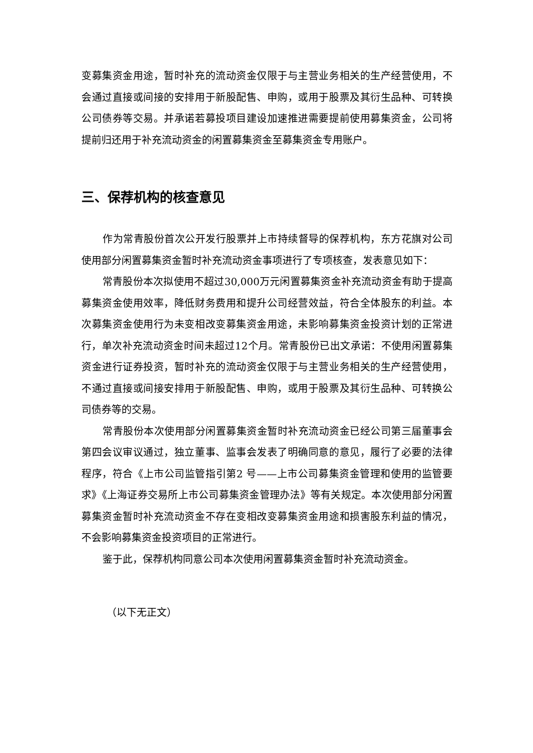变募集资金用途，暂时补充的流动资金仅限于与主营业务相关的生产经营使用，不会通过直接或间接的安排用于新股配售、申购，或用于股票及其衍生品种、可转换公司债券等交易。并承诺若募投项目建设加速推进需要提前使用募集资金，公司将提前归还用于补充流动资金的闲置募集资金至募集资金专用账户。
三、保荐机构的核查意见
作为常青股份首次公开发行股票并上市持续督导的保荐机构，东方花旗对公司使用部分闲置募集资金暂时补充流动资金事项进行了专项核查，发表意见如下：
常青股份本次拟使用不超过30,000万元闲置募集资金补充流动资金有助于提高募集资金使用效率，降低财务费用和提升公司经营效益，符合全体股东的利益。本次募集资金使用行为未变相改变募集资金用途，未影响募集资金投资计划的正常进行，单次补充流动资金时间未超过12个月。常青股份已出文承诺：不使用闲置募集资金进行证券投资，暂时补充的流动资金仅限于与主营业务相关的生产经营使用，不通过直接或间接安排用于新股配售、申购，或用于股票及其衍生品种、可转换公司债券等的交易。
常青股份本次使用部分闲置募集资金暂时补充流动资金已经公司第三届董事会第四会议审议通过，独立董事、监事会发表了明确同意的意见，履行了必要的法律程序，符合《上市公司监管指引第2 号——上市公司募集资金管理和使用的监管要求》《上海证券交易所上市公司募集资金管理办法》等有关规定。本次使用部分闲置募集资金暂时补充流动资金不存在变相改变募集资金用途和损害股东利益的情况，不会影响募集资金投资项目的正常进行。
鉴于此，保荐机构同意公司本次使用闲置募集资金暂时补充流动资金。
（以下无正文）